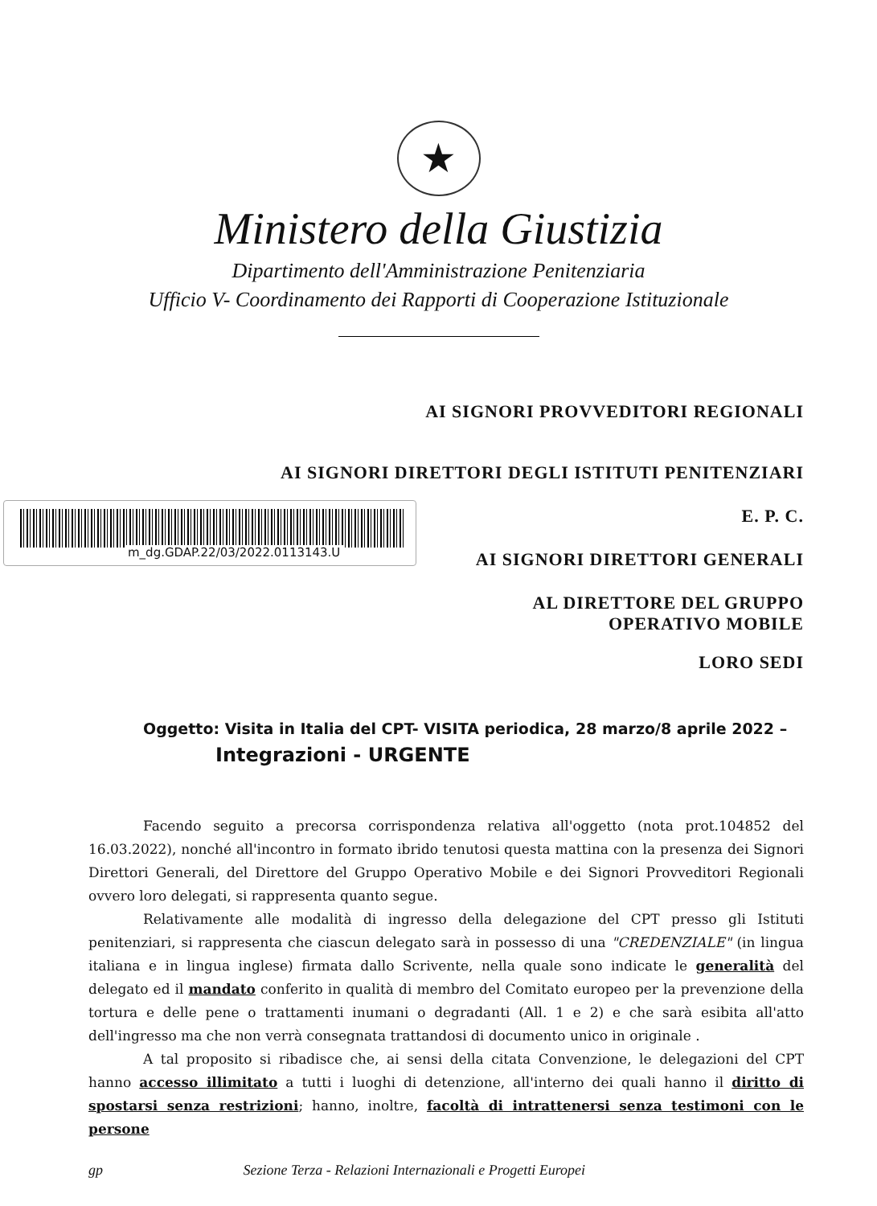★
Ministero della Giustizia
Dipartimento dell'Amministrazione Penitenziaria
Ufficio V- Coordinamento dei Rapporti di Cooperazione Istituzionale
AI SIGNORI PROVVEDITORI REGIONALI
AI SIGNORI DIRETTORI DEGLI ISTITUTI PENITENZIARI
E. P. C.
AI SIGNORI DIRETTORI GENERALI
AL DIRETTORE DEL GRUPPO
OPERATIVO MOBILE
LORO SEDI
m_dg.GDAP.22/03/2022.0113143.U
Oggetto: Visita in Italia del CPT- VISITA periodica, 28 marzo/8 aprile 2022 –
Integrazioni - URGENTE
Facendo seguito a precorsa corrispondenza relativa all'oggetto (nota prot.104852 del 16.03.2022), nonché all'incontro in formato ibrido tenutosi questa mattina con la presenza dei Signori Direttori Generali, del Direttore del Gruppo Operativo Mobile e dei Signori Provveditori Regionali ovvero loro delegati, si rappresenta quanto segue.
Relativamente alle modalità di ingresso della delegazione del CPT presso gli Istituti penitenziari, si rappresenta che ciascun delegato sarà in possesso di una "CREDENZIALE" (in lingua italiana e in lingua inglese) firmata dallo Scrivente, nella quale sono indicate le generalità del delegato ed il mandato conferito in qualità di membro del Comitato europeo per la prevenzione della tortura e delle pene o trattamenti inumani o degradanti (All. 1 e 2) e che sarà esibita all'atto dell'ingresso ma che non verrà consegnata trattandosi di documento unico in originale .
A tal proposito si ribadisce che, ai sensi della citata Convenzione, le delegazioni del CPT hanno accesso illimitato a tutti i luoghi di detenzione, all'interno dei quali hanno il diritto di spostarsi senza restrizioni; hanno, inoltre, facoltà di intrattenersi senza testimoni con le persone
gp Sezione Terza - Relazioni Internazionali e Progetti Europei